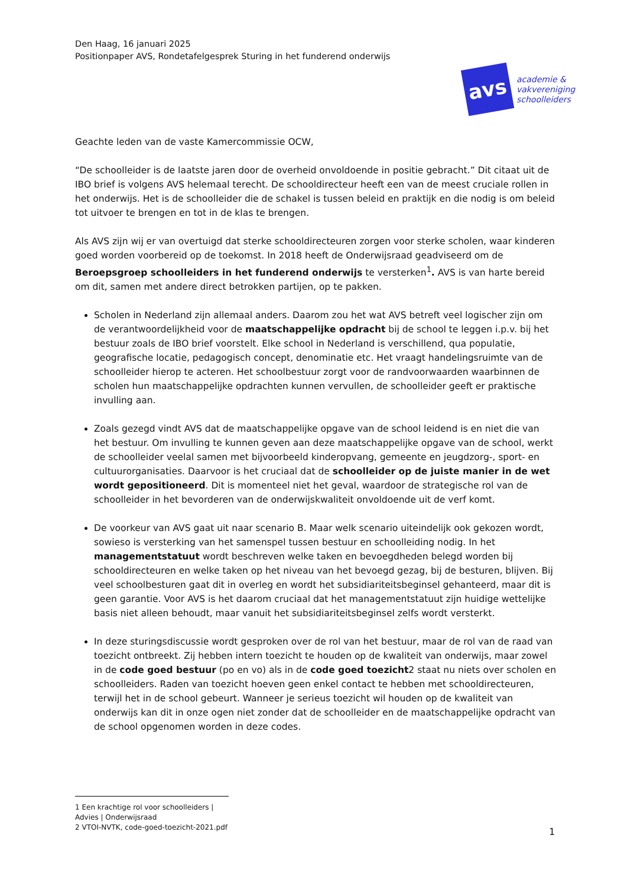Den Haag, 16 januari 2025
Positionpaper AVS, Rondetafelgesprek Sturing in het funderend onderwijs
avs
academie &
vakvereniging
schoolleiders
Geachte leden van de vaste Kamercommissie OCW,
“De schoolleider is de laatste jaren door de overheid onvoldoende in positie gebracht.” Dit citaat uit de IBO brief is volgens AVS helemaal terecht. De schooldirecteur heeft een van de meest cruciale rollen in het onderwijs. Het is de schoolleider die de schakel is tussen beleid en praktijk en die nodig is om beleid tot uitvoer te brengen en tot in de klas te brengen.
Als AVS zijn wij er van overtuigd dat sterke schooldirecteuren zorgen voor sterke scholen, waar kinderen goed worden voorbereid op de toekomst. In 2018 heeft de Onderwijsraad geadviseerd om de Beroepsgroep schoolleiders in het funderend onderwijs te versterken<sup>1</sup>. AVS is van harte bereid om dit, samen met andere direct betrokken partijen, op te pakken.
Scholen in Nederland zijn allemaal anders. Daarom zou het wat AVS betreft veel logischer zijn om de verantwoordelijkheid voor de maatschappelijke opdracht bij de school te leggen i.p.v. bij het bestuur zoals de IBO brief voorstelt. Elke school in Nederland is verschillend, qua populatie, geografische locatie, pedagogisch concept, denominatie etc. Het vraagt handelingsruimte van de schoolleider hierop te acteren. Het schoolbestuur zorgt voor de randvoorwaarden waarbinnen de scholen hun maatschappelijke opdrachten kunnen vervullen, de schoolleider geeft er praktische invulling aan.
Zoals gezegd vindt AVS dat de maatschappelijke opgave van de school leidend is en niet die van het bestuur. Om invulling te kunnen geven aan deze maatschappelijke opgave van de school, werkt de schoolleider veelal samen met bijvoorbeeld kinderopvang, gemeente en jeugdzorg-, sport- en cultuurorganisaties. Daarvoor is het cruciaal dat de schoolleider op de juiste manier in de wet wordt gepositioneerd. Dit is momenteel niet het geval, waardoor de strategische rol van de schoolleider in het bevorderen van de onderwijskwaliteit onvoldoende uit de verf komt.
De voorkeur van AVS gaat uit naar scenario B. Maar welk scenario uiteindelijk ook gekozen wordt, sowieso is versterking van het samenspel tussen bestuur en schoolleiding nodig. In het managementstatuut wordt beschreven welke taken en bevoegdheden belegd worden bij schooldirecteuren en welke taken op het niveau van het bevoegd gezag, bij de besturen, blijven. Bij veel schoolbesturen gaat dit in overleg en wordt het subsidiariteitsbeginsel gehanteerd, maar dit is geen garantie. Voor AVS is het daarom cruciaal dat het managementstatuut zijn huidige wettelijke basis niet alleen behoudt, maar vanuit het subsidiariteitsbeginsel zelfs wordt versterkt.
In deze sturingsdiscussie wordt gesproken over de rol van het bestuur, maar de rol van de raad van toezicht ontbreekt. Zij hebben intern toezicht te houden op de kwaliteit van onderwijs, maar zowel in de code goed bestuur (po en vo) als in de code goed toezicht2 staat nu niets over scholen en schoolleiders. Raden van toezicht hoeven geen enkel contact te hebben met schooldirecteuren, terwijl het in de school gebeurt. Wanneer je serieus toezicht wil houden op de kwaliteit van onderwijs kan dit in onze ogen niet zonder dat de schoolleider en de maatschappelijke opdracht van de school opgenomen worden in deze codes.
1 Een krachtige rol voor schoolleiders | Advies | Onderwijsraad
2 VTOI-NVTK, code-goed-toezicht-2021.pdf
1